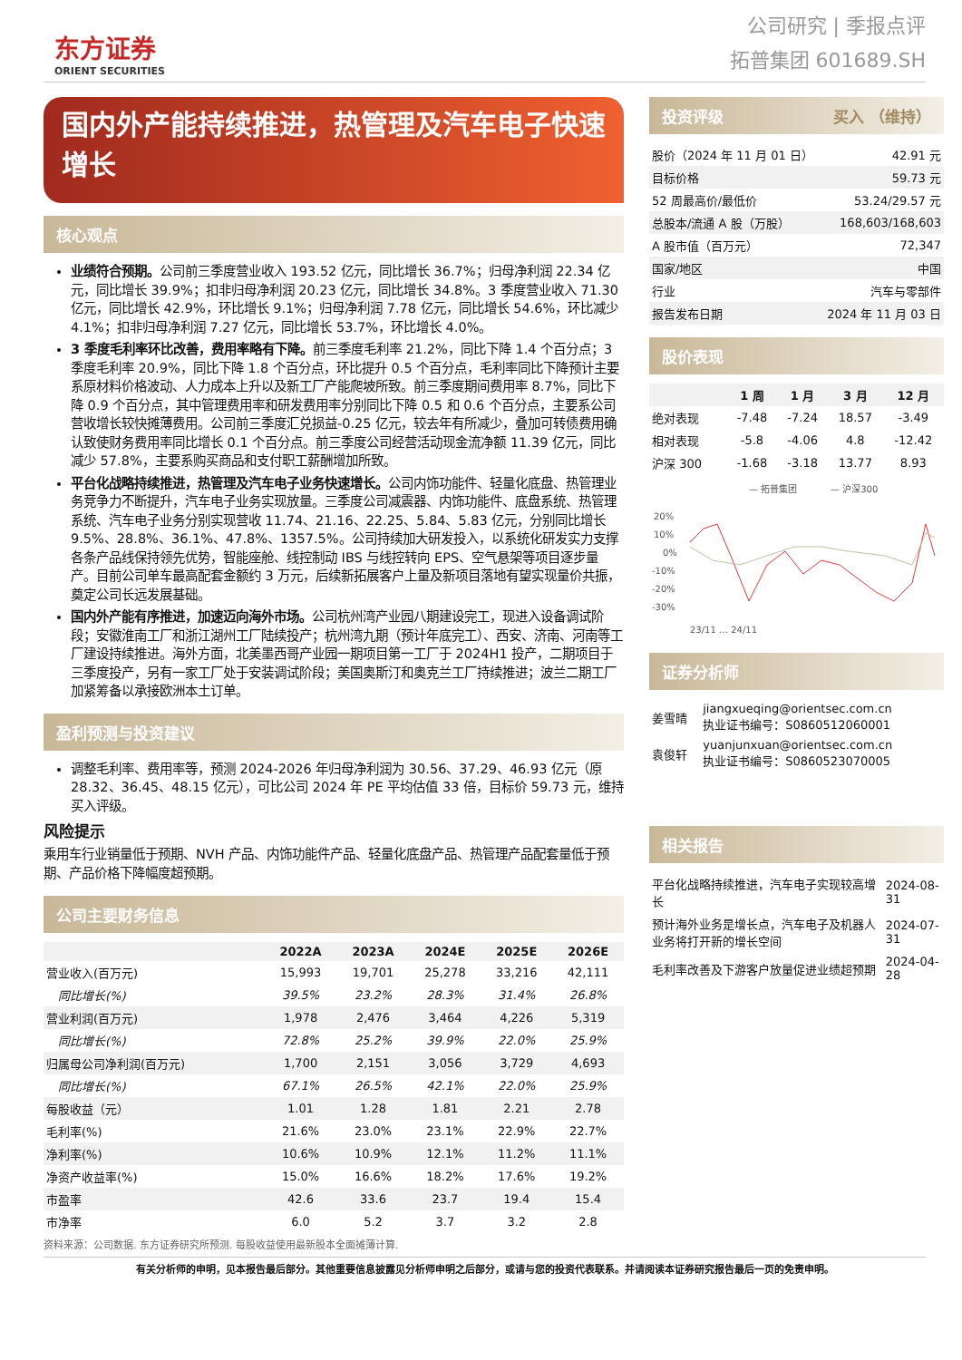东方证券
ORIENT SECURITIES
公司研究 | 季报点评
拓普集团 601689.SH
国内外产能持续推进，热管理及汽车电子快速增长
核心观点
业绩符合预期。公司前三季度营业收入 193.52 亿元，同比增长 36.7%；归母净利润 22.34 亿元，同比增长 39.9%；扣非归母净利润 20.23 亿元，同比增长 34.8%。3 季度营业收入 71.30 亿元，同比增长 42.9%，环比增长 9.1%；归母净利润 7.78 亿元，同比增长 54.6%，环比减少 4.1%；扣非归母净利润 7.27 亿元，同比增长 53.7%，环比增长 4.0%。
3 季度毛利率环比改善，费用率略有下降。前三季度毛利率 21.2%，同比下降 1.4 个百分点；3 季度毛利率 20.9%，同比下降 1.8 个百分点，环比提升 0.5 个百分点，毛利率同比下降预计主要系原材料价格波动、人力成本上升以及新工厂产能爬坡所致。前三季度期间费用率 8.7%，同比下降 0.9 个百分点，其中管理费用率和研发费用率分别同比下降 0.5 和 0.6 个百分点，主要系公司营收增长较快摊薄费用。公司前三季度汇兑损益-0.25 亿元，较去年有所减少，叠加可转债费用确认致使财务费用率同比增长 0.1 个百分点。前三季度公司经营活动现金流净额 11.39 亿元，同比减少 57.8%，主要系购买商品和支付职工薪酬增加所致。
平台化战略持续推进，热管理及汽车电子业务快速增长。公司内饰功能件、轻量化底盘、热管理业务竞争力不断提升，汽车电子业务实现放量。三季度公司减震器、内饰功能件、底盘系统、热管理系统、汽车电子业务分别实现营收 11.74、21.16、22.25、5.84、5.83 亿元，分别同比增长 9.5%、28.8%、36.1%、47.8%、1357.5%。公司持续加大研发投入，以系统化研发实力支撑各条产品线保持领先优势，智能座舱、线控制动 IBS 与线控转向 EPS、空气悬架等项目逐步量产。目前公司单车最高配套金额约 3 万元，后续新拓展客户上量及新项目落地有望实现量价共振，奠定公司长远发展基础。
国内外产能有序推进，加速迈向海外市场。公司杭州湾产业园八期建设完工，现进入设备调试阶段；安徽淮南工厂和浙江湖州工厂陆续投产；杭州湾九期（预计年底完工）、西安、济南、河南等工厂建设持续推进。海外方面，北美墨西哥产业园一期项目第一工厂于 2024H1 投产，二期项目于三季度投产，另有一家工厂处于安装调试阶段；美国奥斯汀和奥克兰工厂持续推进；波兰二期工厂加紧筹备以承接欧洲本土订单。
盈利预测与投资建议
调整毛利率、费用率等，预测 2024-2026 年归母净利润为 30.56、37.29、46.93 亿元（原 28.32、36.45、48.15 亿元），可比公司 2024 年 PE 平均估值 33 倍，目标价 59.73 元，维持买入评级。
风险提示
乘用车行业销量低于预期、NVH 产品、内饰功能件产品、轻量化底盘产品、热管理产品配套量低于预期、产品价格下降幅度超预期。
公司主要财务信息
| | 2022A | 2023A | 2024E | 2025E | 2026E |
| --- | --- | --- | --- | --- | --- |
| 营业收入(百万元) | 15,993 | 19,701 | 25,278 | 33,216 | 42,111 |
| 同比增长(%) | 39.5% | 23.2% | 28.3% | 31.4% | 26.8% |
| 营业利润(百万元) | 1,978 | 2,476 | 3,464 | 4,226 | 5,319 |
| 同比增长(%) | 72.8% | 25.2% | 39.9% | 22.0% | 25.9% |
| 归属母公司净利润(百万元) | 1,700 | 2,151 | 3,056 | 3,729 | 4,693 |
| 同比增长(%) | 67.1% | 26.5% | 42.1% | 22.0% | 25.9% |
| 每股收益（元） | 1.01 | 1.28 | 1.81 | 2.21 | 2.78 |
| 毛利率(%) | 21.6% | 23.0% | 23.1% | 22.9% | 22.7% |
| 净利率(%) | 10.6% | 10.9% | 12.1% | 11.2% | 11.1% |
| 净资产收益率(%) | 15.0% | 16.6% | 18.2% | 17.6% | 19.2% |
| 市盈率 | 42.6 | 33.6 | 23.7 | 19.4 | 15.4 |
| 市净率 | 6.0 | 5.2 | 3.7 | 3.2 | 2.8 |
资料来源：公司数据. 东方证券研究所预测. 每股收益使用最新股本全面摊薄计算.
投资评级 买入 （维持）
| 股价（2024 年 11 月 01 日） | 42.91 元 |
| 目标价格 | 59.73 元 |
| 52 周最高价/最低价 | 53.24/29.57 元 |
| 总股本/流通 A 股（万股） | 168,603/168,603 |
| A 股市值（百万元） | 72,347 |
| 国家/地区 | 中国 |
| 行业 | 汽车与零部件 |
| 报告发布日期 | 2024 年 11 月 03 日 |
股价表现
| | 1 周 | 1 月 | 3 月 | 12 月 |
| --- | --- | --- | --- | --- |
| 绝对表现 | -7.48 | -7.24 | 18.57 | -3.49 |
| 相对表现 | -5.8 | -4.06 | 4.8 | -12.42 |
| 沪深 300 | -1.68 | -3.18 | 13.77 | 8.93 |
— 拓普集团
— 沪深300
20%
10%
0%
-10%
-20%
-30%
23/11 … 24/11
证券分析师
| 姜雪晴 | jiangxueqing@orientsec.com.cn 执业证书编号：S0860512060001 |
| 袁俊轩 | yuanjunxuan@orientsec.com.cn 执业证书编号：S0860523070005 |
相关报告
| 平台化战略持续推进，汽车电子实现较高增长 | 2024-08-31 |
| 预计海外业务是增长点，汽车电子及机器人业务将打开新的增长空间 | 2024-07-31 |
| 毛利率改善及下游客户放量促进业绩超预期 | 2024-04-28 |
有关分析师的申明，见本报告最后部分。其他重要信息披露见分析师申明之后部分，或请与您的投资代表联系。并请阅读本证券研究报告最后一页的免责申明。